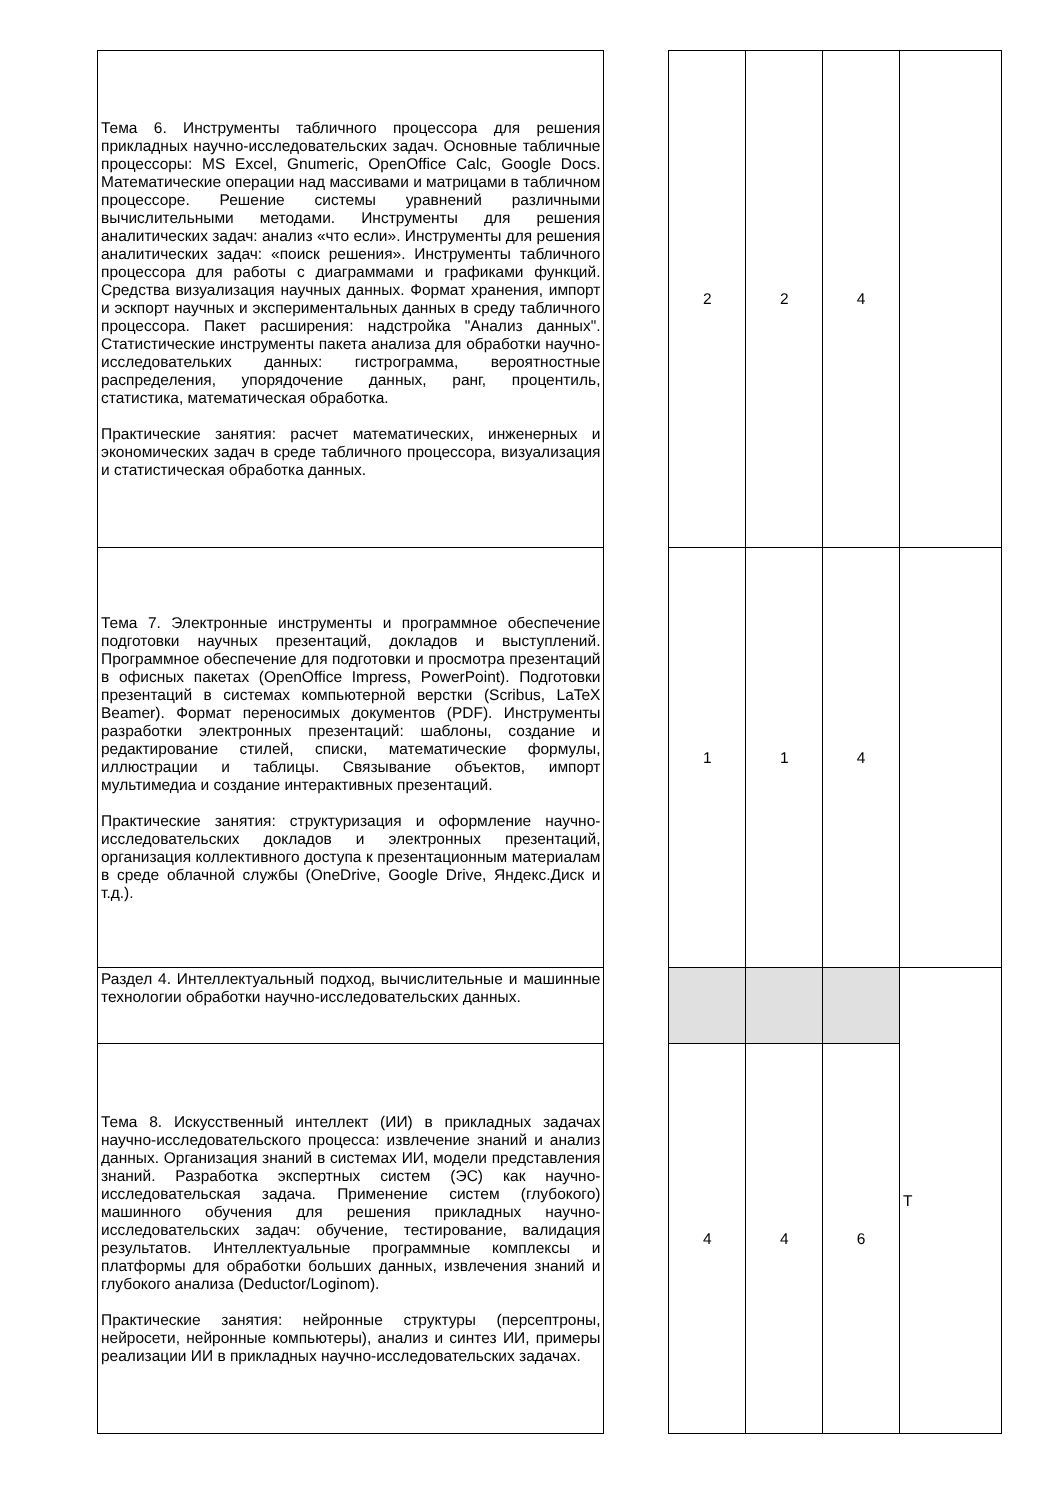| Тема 6. Инструменты табличного процессора для решения прикладных научно-исследовательских задач. Основные табличные процессоры: MS Excel, Gnumeric, OpenOffice Calc, Google Docs. Математические операции над массивами и матрицами в табличном процессоре. Решение системы уравнений различными вычислительными методами. Инструменты для решения аналитических задач: анализ «что если». Инструменты для решения аналитических задач: «поиск решения». Инструменты табличного процессора для работы с диаграммами и графиками функций. Средства визуализация научных данных. Формат хранения, импорт и эскпорт научных и экспериментальных данных в среду табличного процессора. Пакет расширения: надстройка "Анализ данных". Статистические инструменты пакета анализа для обработки научно-исследовательких данных: гистрограмма, вероятностные распределения, упорядочение данных, ранг, процентиль, статистика, математическая обработка. Практические занятия: расчет математических, инженерных и экономических задач в среде табличного процессора, визуализация и статистическая обработка данных. | | 2 | 2 | 4 | |
| Тема 7. Электронные инструменты и программное обеспечение подготовки научных презентаций, докладов и выступлений. Программное обеспечение для подготовки и просмотра презентаций в офисных пакетах (OpenOffice Impress, PowerPoint). Подготовки презентаций в системах компьютерной верстки (Scribus, LaTeX Beamer). Формат переносимых документов (PDF). Инструменты разработки электронных презентаций: шаблоны, создание и редактирование стилей, списки, математические формулы, иллюстрации и таблицы. Связывание объектов, импорт мультимедиа и создание интерактивных презентаций. Практические занятия: структуризация и оформление научно-исследовательских докладов и электронных презентаций, организация коллективного доступа к презентационным материалам в среде облачной службы (OneDrive, Google Drive, Яндекс.Диск и т.д.). | | 1 | 1 | 4 | |
| Раздел 4. Интеллектуальный подход, вычислительные и машинные технологии обработки научно-исследовательских данных. | | | | | Т |
| Тема 8. Искусственный интеллект (ИИ) в прикладных задачах научно-исследовательского процесса: извлечение знаний и анализ данных. Организация знаний в системах ИИ, модели представления знаний. Разработка экспертных систем (ЭС) как научно- исследовательская задача. Применение систем (глубокого) машинного обучения для решения прикладных научно-исследовательских задач: обучение, тестирование, валидация результатов. Интеллектуальные программные комплексы и платформы для обработки больших данных, извлечения знаний и глубокого анализа (Deductor/Loginom). Практические занятия: нейронные структуры (персептроны, нейросети, нейронные компьютеры), анализ и синтез ИИ, примеры реализации ИИ в прикладных научно-исследовательских задачах. | | 4 | 4 | 6 | |